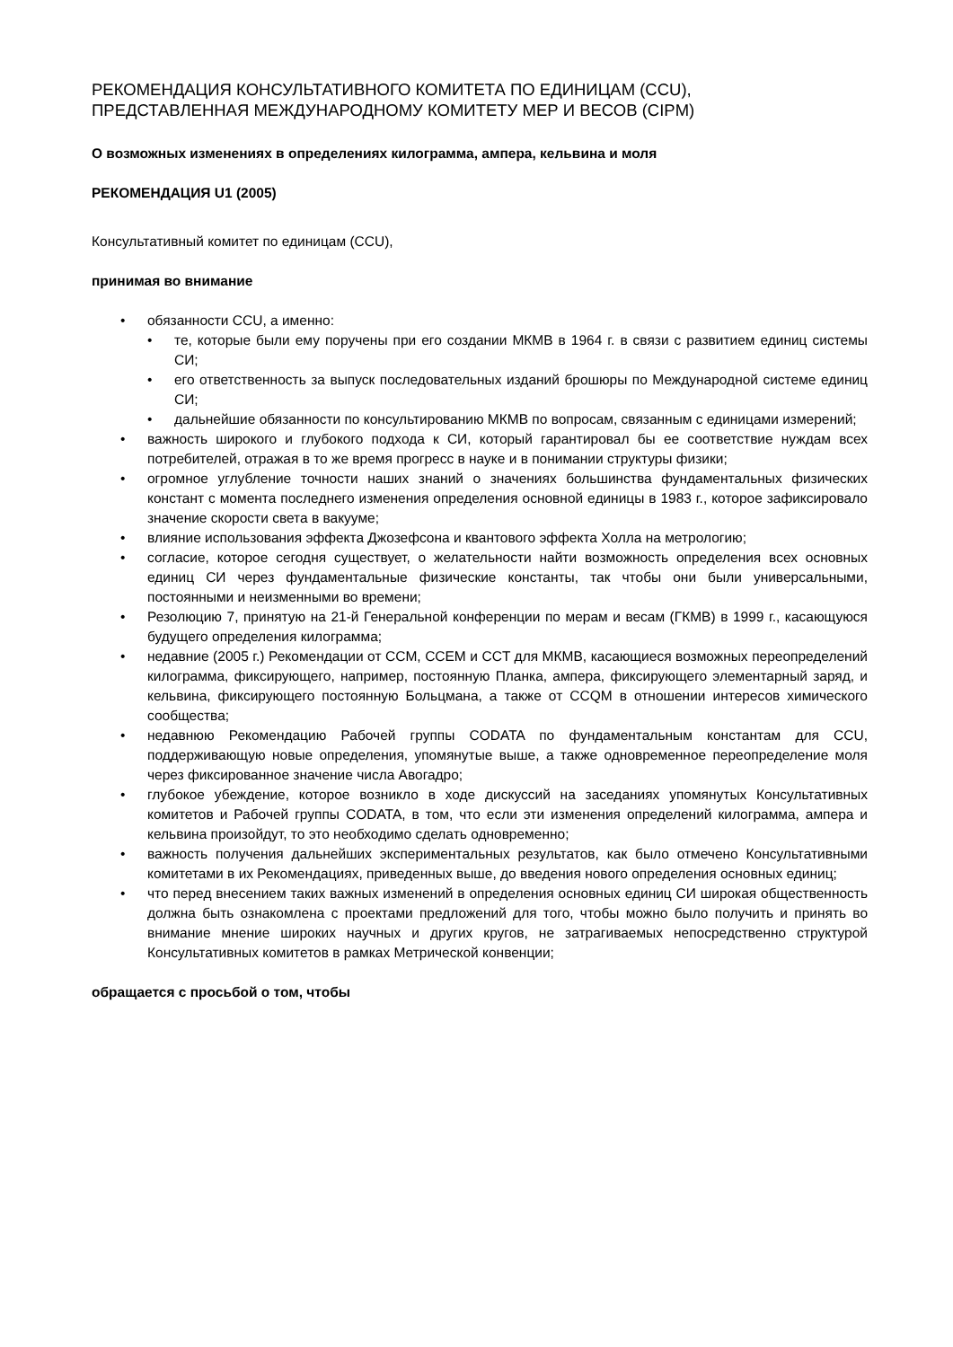РЕКОМЕНДАЦИЯ КОНСУЛЬТАТИВНОГО КОМИТЕТА ПО ЕДИНИЦАМ (CCU),
ПРЕДСТАВЛЕННАЯ МЕЖДУНАРОДНОМУ КОМИТЕТУ МЕР И ВЕСОВ (CIPM)
О возможных изменениях в определениях килограмма, ампера, кельвина и моля
РЕКОМЕНДАЦИЯ U1 (2005)
Консультативный комитет по единицам (CCU),
принимая во внимание
обязанности CCU, а именно:
те, которые были ему поручены при его создании МКМВ в 1964 г. в связи с развитием единиц системы СИ;
его ответственность за выпуск последовательных изданий брошюры по Международной системе единиц СИ;
дальнейшие обязанности по консультированию МКМВ по вопросам, связанным с единицами измерений;
важность широкого и глубокого подхода к СИ, который гарантировал бы ее соответствие нуждам всех потребителей, отражая в то же время прогресс в науке и в понимании структуры физики;
огромное углубление точности наших знаний о значениях большинства фундаментальных физических констант с момента последнего изменения определения основной единицы в 1983 г., которое зафиксировало значение скорости света в вакууме;
влияние использования эффекта Джозефсона и квантового эффекта Холла на метрологию;
согласие, которое сегодня существует, о желательности найти возможность определения всех основных единиц СИ через фундаментальные физические константы, так чтобы они были универсальными, постоянными и неизменными во времени;
Резолюцию 7, принятую на 21-й Генеральной конференции по мерам и весам (ГКМВ) в 1999 г., касающуюся будущего определения килограмма;
недавние (2005 г.) Рекомендации от CCM, CCEM и CCT для МКМВ, касающиеся возможных переопределений килограмма, фиксирующего, например, постоянную Планка, ампера, фиксирующего элементарный заряд, и кельвина, фиксирующего постоянную Больцмана, а также от CCQM в отношении интересов химического сообщества;
недавнюю Рекомендацию Рабочей группы CODATA по фундаментальным константам для CCU, поддерживающую новые определения, упомянутые выше, а также одновременное переопределение моля через фиксированное значение числа Авогадро;
глубокое убеждение, которое возникло в ходе дискуссий на заседаниях упомянутых Консультативных комитетов и Рабочей группы CODATA, в том, что если эти изменения определений килограмма, ампера и кельвина произойдут, то это необходимо сделать одновременно;
важность получения дальнейших экспериментальных результатов, как было отмечено Консультативными комитетами в их Рекомендациях, приведенных выше, до введения нового определения основных единиц;
что перед внесением таких важных изменений в определения основных единиц СИ широкая общественность должна быть ознакомлена с проектами предложений для того, чтобы можно было получить и принять во внимание мнение широких научных и других кругов, не затрагиваемых непосредственно структурой Консультативных комитетов в рамках Метрической конвенции;
обращается с просьбой о том, чтобы